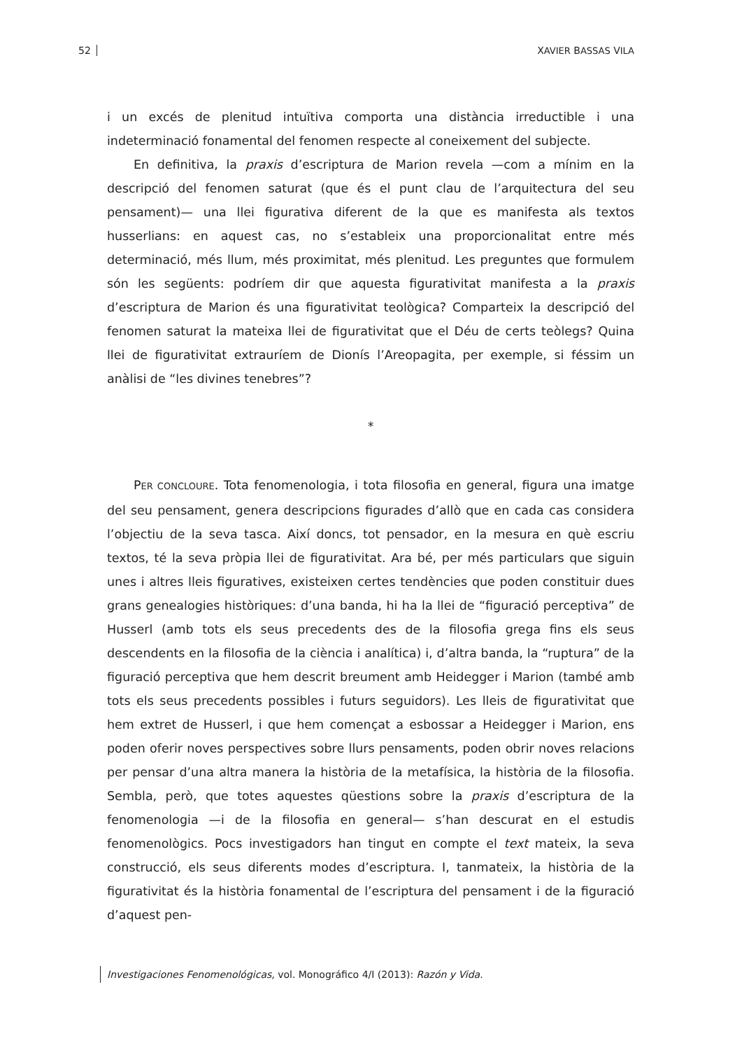52 XAVIER BASSAS VILA
i un excés de plenitud intuïtiva comporta una distància irreductible i una indeterminació fonamental del fenomen respecte al coneixement del subjecte.
En definitiva, la praxis d’escriptura de Marion revela —com a mínim en la descripció del fenomen saturat (que és el punt clau de l’arquitectura del seu pensament)— una llei figurativa diferent de la que es manifesta als textos husserlians: en aquest cas, no s’estableix una proporcionalitat entre més determinació, més llum, més proximitat, més plenitud. Les preguntes que formulem són les següents: podríem dir que aquesta figurativitat manifesta a la praxis d’escriptura de Marion és una figurativitat teològica? Comparteix la descripció del fenomen saturat la mateixa llei de figurativitat que el Déu de certs teòlegs? Quina llei de figurativitat extrauríem de Dionís l’Areopagita, per exemple, si féssim un anàlisi de “les divines tenebres”?
*
PER CONCLOURE. Tota fenomenologia, i tota filosofia en general, figura una imatge del seu pensament, genera descripcions figurades d’allò que en cada cas considera l’objectiu de la seva tasca. Així doncs, tot pensador, en la mesura en què escriu textos, té la seva pròpia llei de figurativitat. Ara bé, per més particulars que siguin unes i altres lleis figuratives, existeixen certes tendències que poden constituir dues grans genealogies històriques: d’una banda, hi ha la llei de “figuració perceptiva” de Husserl (amb tots els seus precedents des de la filosofia grega fins els seus descendents en la filosofia de la ciència i analítica) i, d’altra banda, la “ruptura” de la figuració perceptiva que hem descrit breument amb Heidegger i Marion (també amb tots els seus precedents possibles i futurs seguidors). Les lleis de figurativitat que hem extret de Husserl, i que hem començat a esbossar a Heidegger i Marion, ens poden oferir noves perspectives sobre llurs pensaments, poden obrir noves relacions per pensar d’una altra manera la història de la metafísica, la història de la filosofia. Sembla, però, que totes aquestes qüestions sobre la praxis d’escriptura de la fenomenologia —i de la filosofia en general— s’han descurat en el estudis fenomenològics. Pocs investigadors han tingut en compte el text mateix, la seva construcció, els seus diferents modes d’escriptura. I, tanmateix, la història de la figurativitat és la història fonamental de l’escriptura del pensament i de la figuració d’aquest pen-
Investigaciones Fenomenológicas, vol. Monográfico 4/I (2013): Razón y Vida.